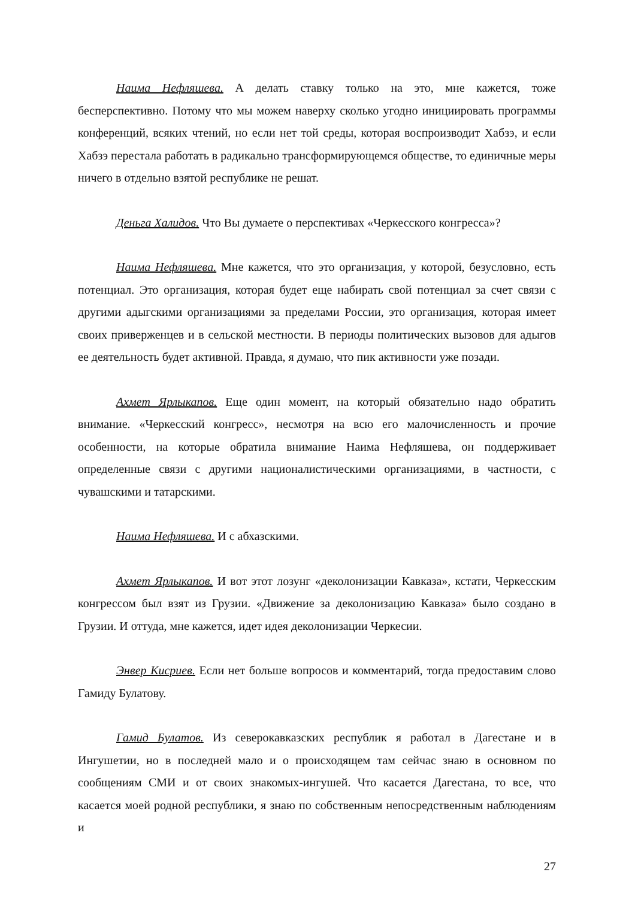Наима Нефляшева. А делать ставку только на это, мне кажется, тоже бесперспективно. Потому что мы можем наверху сколько угодно инициировать программы конференций, всяких чтений, но если нет той среды, которая воспроизводит Хабзэ, и если Хабзэ перестала работать в радикально трансформирующемся обществе, то единичные меры ничего в отдельно взятой республике не решат.
Деньга Халидов. Что Вы думаете о перспективах «Черкесского конгресса»?
Наима Нефляшева. Мне кажется, что это организация, у которой, безусловно, есть потенциал. Это организация, которая будет еще набирать свой потенциал за счет связи с другими адыгскими организациями за пределами России, это организация, которая имеет своих приверженцев и в сельской местности. В периоды политических вызовов для адыгов ее деятельность будет активной. Правда, я думаю, что пик активности уже позади.
Ахмет Ярлыкапов. Еще один момент, на который обязательно надо обратить внимание. «Черкесский конгресс», несмотря на всю его малочисленность и прочие особенности, на которые обратила внимание Наима Нефляшева, он поддерживает определенные связи с другими националистическими организациями, в частности, с чувашскими и татарскими.
Наима Нефляшева. И с абхазскими.
Ахмет Ярлыкапов. И вот этот лозунг «деколонизации Кавказа», кстати, Черкесским конгрессом был взят из Грузии. «Движение за деколонизацию Кавказа» было создано в Грузии. И оттуда, мне кажется, идет идея деколонизации Черкесии.
Энвер Кисриев. Если нет больше вопросов и комментарий, тогда предоставим слово Гамиду Булатову.
Гамид Булатов. Из северокавказских республик я работал в Дагестане и в Ингушетии, но в последней мало и о происходящем там сейчас знаю в основном по сообщениям СМИ и от своих знакомых-ингушей. Что касается Дагестана, то все, что касается моей родной республики, я знаю по собственным непосредственным наблюдениям и
27